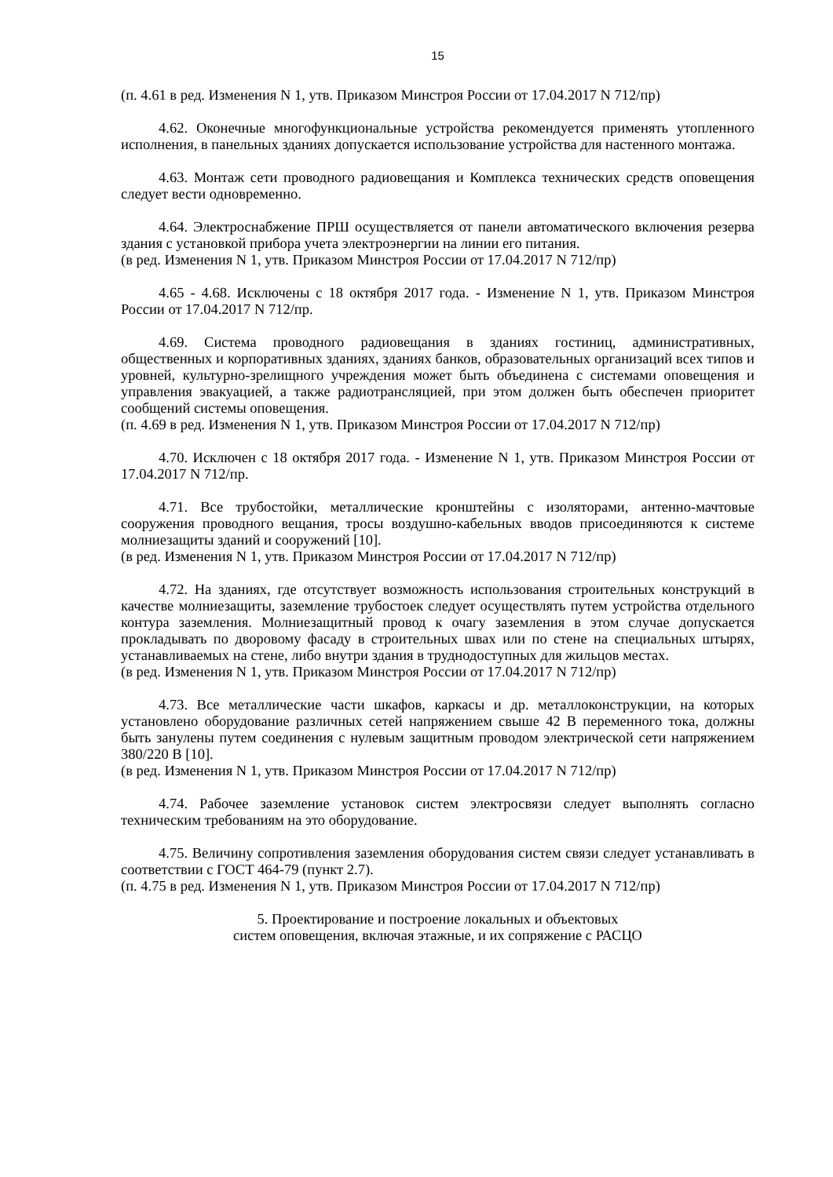15
(п. 4.61 в ред. Изменения N 1, утв. Приказом Минстроя России от 17.04.2017 N 712/пр)
4.62. Оконечные многофункциональные устройства рекомендуется применять утопленного исполнения, в панельных зданиях допускается использование устройства для настенного монтажа.
4.63. Монтаж сети проводного радиовещания и Комплекса технических средств оповещения следует вести одновременно.
4.64. Электроснабжение ПРШ осуществляется от панели автоматического включения резерва здания с установкой прибора учета электроэнергии на линии его питания.
(в ред. Изменения N 1, утв. Приказом Минстроя России от 17.04.2017 N 712/пр)
4.65 - 4.68. Исключены с 18 октября 2017 года. - Изменение N 1, утв. Приказом Минстроя России от 17.04.2017 N 712/пр.
4.69. Система проводного радиовещания в зданиях гостиниц, административных, общественных и корпоративных зданиях, зданиях банков, образовательных организаций всех типов и уровней, культурно-зрелищного учреждения может быть объединена с системами оповещения и управления эвакуацией, а также радиотрансляцией, при этом должен быть обеспечен приоритет сообщений системы оповещения.
(п. 4.69 в ред. Изменения N 1, утв. Приказом Минстроя России от 17.04.2017 N 712/пр)
4.70. Исключен с 18 октября 2017 года. - Изменение N 1, утв. Приказом Минстроя России от 17.04.2017 N 712/пр.
4.71. Все трубостойки, металлические кронштейны с изоляторами, антенно-мачтовые сооружения проводного вещания, тросы воздушно-кабельных вводов присоединяются к системе молниезащиты зданий и сооружений [10].
(в ред. Изменения N 1, утв. Приказом Минстроя России от 17.04.2017 N 712/пр)
4.72. На зданиях, где отсутствует возможность использования строительных конструкций в качестве молниезащиты, заземление трубостоек следует осуществлять путем устройства отдельного контура заземления. Молниезащитный провод к очагу заземления в этом случае допускается прокладывать по дворовому фасаду в строительных швах или по стене на специальных штырях, устанавливаемых на стене, либо внутри здания в труднодоступных для жильцов местах.
(в ред. Изменения N 1, утв. Приказом Минстроя России от 17.04.2017 N 712/пр)
4.73. Все металлические части шкафов, каркасы и др. металлоконструкции, на которых установлено оборудование различных сетей напряжением свыше 42 В переменного тока, должны быть занулены путем соединения с нулевым защитным проводом электрической сети напряжением 380/220 В [10].
(в ред. Изменения N 1, утв. Приказом Минстроя России от 17.04.2017 N 712/пр)
4.74. Рабочее заземление установок систем электросвязи следует выполнять согласно техническим требованиям на это оборудование.
4.75. Величину сопротивления заземления оборудования систем связи следует устанавливать в соответствии с ГОСТ 464-79 (пункт 2.7).
(п. 4.75 в ред. Изменения N 1, утв. Приказом Минстроя России от 17.04.2017 N 712/пр)
5. Проектирование и построение локальных и объектовых
систем оповещения, включая этажные, и их сопряжение с РАСЦО